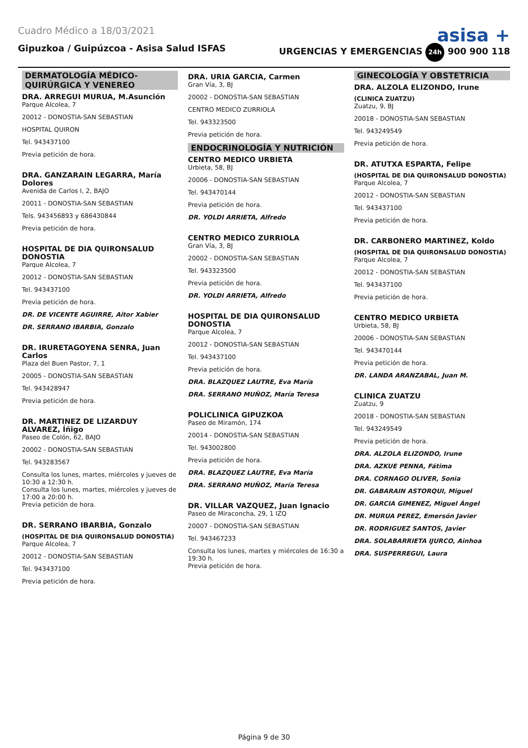Cuadro Médico a 18/03/2021
asisa +
Gipuzkoa / Guipúzcoa - Asisa Salud ISFAS URGENCIAS Y EMERGENCIAS 24h 900 900 118
DERMATOLOGÍA MÉDICO-QUIRÚRGICA Y VENEREO
DRA. ARREGUI MURUA, M.Asunción
Parque Alcolea, 7
20012 - DONOSTIA-SAN SEBASTIAN
HOSPITAL QUIRON
Tel. 943437100
Previa petición de hora.
DRA. GANZARAIN LEGARRA, María Dolores
Avenida de Carlos I, 2, BAJO
20011 - DONOSTIA-SAN SEBASTIAN
Tels. 943456893 y 686430844
Previa petición de hora.
HOSPITAL DE DIA QUIRONSALUD DONOSTIA
Parque Alcolea, 7
20012 - DONOSTIA-SAN SEBASTIAN
Tel. 943437100
Previa petición de hora.
DR. DE VICENTE AGUIRRE, Aitor Xabier
DR. SERRANO IBARBIA, Gonzalo
DR. IRURETAGOYENA SENRA, Juan Carlos
Plaza del Buen Pastor, 7, 1
20005 - DONOSTIA-SAN SEBASTIAN
Tel. 943428947
Previa petición de hora.
DR. MARTINEZ DE LIZARDUY ALVAREZ, Íñigo
Paseo de Colón, 62, BAJO
20002 - DONOSTIA-SAN SEBASTIAN
Tel. 943283567
Consulta los lunes, martes, miércoles y jueves de 10:30 a 12:30 h.
Consulta los lunes, martes, miércoles y jueves de 17:00 a 20:00 h.
Previa petición de hora.
DR. SERRANO IBARBIA, Gonzalo
(HOSPITAL DE DIA QUIRONSALUD DONOSTIA)
Parque Alcolea, 7
20012 - DONOSTIA-SAN SEBASTIAN
Tel. 943437100
Previa petición de hora.
DRA. URIA GARCIA, Carmen
Gran Vía, 3, BJ
20002 - DONOSTIA-SAN SEBASTIAN
CENTRO MEDICO ZURRIOLA
Tel. 943323500
Previa petición de hora.
ENDOCRINOLOGÍA Y NUTRICIÓN
CENTRO MEDICO URBIETA
Urbieta, 58, BJ
20006 - DONOSTIA-SAN SEBASTIAN
Tel. 943470144
Previa petición de hora.
DR. YOLDI ARRIETA, Alfredo
CENTRO MEDICO ZURRIOLA
Gran Vía, 3, BJ
20002 - DONOSTIA-SAN SEBASTIAN
Tel. 943323500
Previa petición de hora.
DR. YOLDI ARRIETA, Alfredo
HOSPITAL DE DIA QUIRONSALUD DONOSTIA
Parque Alcolea, 7
20012 - DONOSTIA-SAN SEBASTIAN
Tel. 943437100
Previa petición de hora.
DRA. BLAZQUEZ LAUTRE, Eva María
DRA. SERRANO MUÑOZ, María Teresa
POLICLINICA GIPUZKOA
Paseo de Miramón, 174
20014 - DONOSTIA-SAN SEBASTIAN
Tel. 943002800
Previa petición de hora.
DRA. BLAZQUEZ LAUTRE, Eva María
DRA. SERRANO MUÑOZ, María Teresa
DR. VILLAR VAZQUEZ, Juan Ignacio
Paseo de Miraconcha, 29, 1 IZQ
20007 - DONOSTIA-SAN SEBASTIAN
Tel. 943467233
Consulta los lunes, martes y miércoles de 16:30 a 19:30 h.
Previa petición de hora.
GINECOLOGÍA Y OBSTETRICIA
DRA. ALZOLA ELIZONDO, Irune
(CLINICA ZUATZU)
Zuatzu, 9, BJ
20018 - DONOSTIA-SAN SEBASTIAN
Tel. 943249549
Previa petición de hora.
DR. ATUTXA ESPARTA, Felipe
(HOSPITAL DE DIA QUIRONSALUD DONOSTIA)
Parque Alcolea, 7
20012 - DONOSTIA-SAN SEBASTIAN
Tel. 943437100
Previa petición de hora.
DR. CARBONERO MARTINEZ, Koldo
(HOSPITAL DE DIA QUIRONSALUD DONOSTIA)
Parque Alcolea, 7
20012 - DONOSTIA-SAN SEBASTIAN
Tel. 943437100
Previa petición de hora.
CENTRO MEDICO URBIETA
Urbieta, 58, BJ
20006 - DONOSTIA-SAN SEBASTIAN
Tel. 943470144
Previa petición de hora.
DR. LANDA ARANZABAL, Juan M.
CLINICA ZUATZU
Zuatzu, 9
20018 - DONOSTIA-SAN SEBASTIAN
Tel. 943249549
Previa petición de hora.
DRA. ALZOLA ELIZONDO, Irune
DRA. AZKUE PENNA, Fátima
DRA. CORNAGO OLIVER, Sonia
DR. GABARAIN ASTORQUI, Miguel
DR. GARCIA GIMENEZ, Miguel Ángel
DR. MURUA PEREZ, Emersón Javier
DR. RODRIGUEZ SANTOS, Javier
DRA. SOLABARRIETA IJURCO, Ainhoa
DRA. SUSPERREGUI, Laura
Página 9 de 30